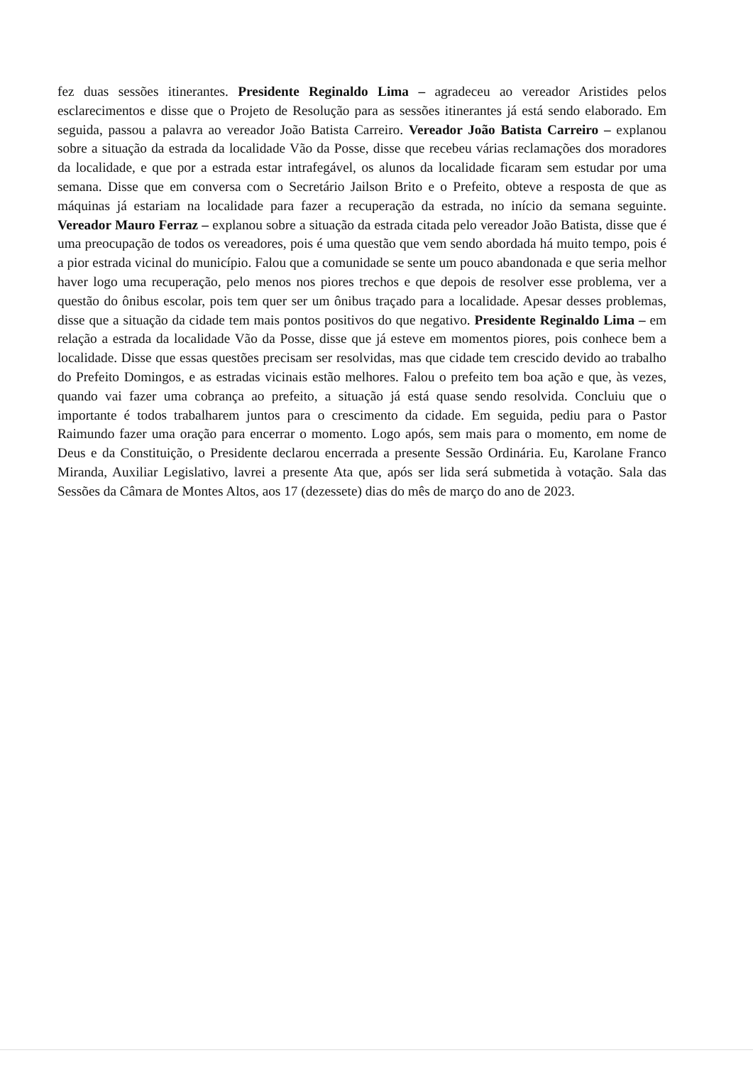fez duas sessões itinerantes. Presidente Reginaldo Lima – agradeceu ao vereador Aristides pelos esclarecimentos e disse que o Projeto de Resolução para as sessões itinerantes já está sendo elaborado. Em seguida, passou a palavra ao vereador João Batista Carreiro. Vereador João Batista Carreiro – explanou sobre a situação da estrada da localidade Vão da Posse, disse que recebeu várias reclamações dos moradores da localidade, e que por a estrada estar intrafegável, os alunos da localidade ficaram sem estudar por uma semana. Disse que em conversa com o Secretário Jailson Brito e o Prefeito, obteve a resposta de que as máquinas já estariam na localidade para fazer a recuperação da estrada, no início da semana seguinte. Vereador Mauro Ferraz – explanou sobre a situação da estrada citada pelo vereador João Batista, disse que é uma preocupação de todos os vereadores, pois é uma questão que vem sendo abordada há muito tempo, pois é a pior estrada vicinal do município. Falou que a comunidade se sente um pouco abandonada e que seria melhor haver logo uma recuperação, pelo menos nos piores trechos e que depois de resolver esse problema, ver a questão do ônibus escolar, pois tem quer ser um ônibus traçado para a localidade. Apesar desses problemas, disse que a situação da cidade tem mais pontos positivos do que negativo. Presidente Reginaldo Lima – em relação a estrada da localidade Vão da Posse, disse que já esteve em momentos piores, pois conhece bem a localidade. Disse que essas questões precisam ser resolvidas, mas que cidade tem crescido devido ao trabalho do Prefeito Domingos, e as estradas vicinais estão melhores. Falou o prefeito tem boa ação e que, às vezes, quando vai fazer uma cobrança ao prefeito, a situação já está quase sendo resolvida. Concluiu que o importante é todos trabalharem juntos para o crescimento da cidade. Em seguida, pediu para o Pastor Raimundo fazer uma oração para encerrar o momento. Logo após, sem mais para o momento, em nome de Deus e da Constituição, o Presidente declarou encerrada a presente Sessão Ordinária. Eu, Karolane Franco Miranda, Auxiliar Legislativo, lavrei a presente Ata que, após ser lida será submetida à votação. Sala das Sessões da Câmara de Montes Altos, aos 17 (dezessete) dias do mês de março do ano de 2023.